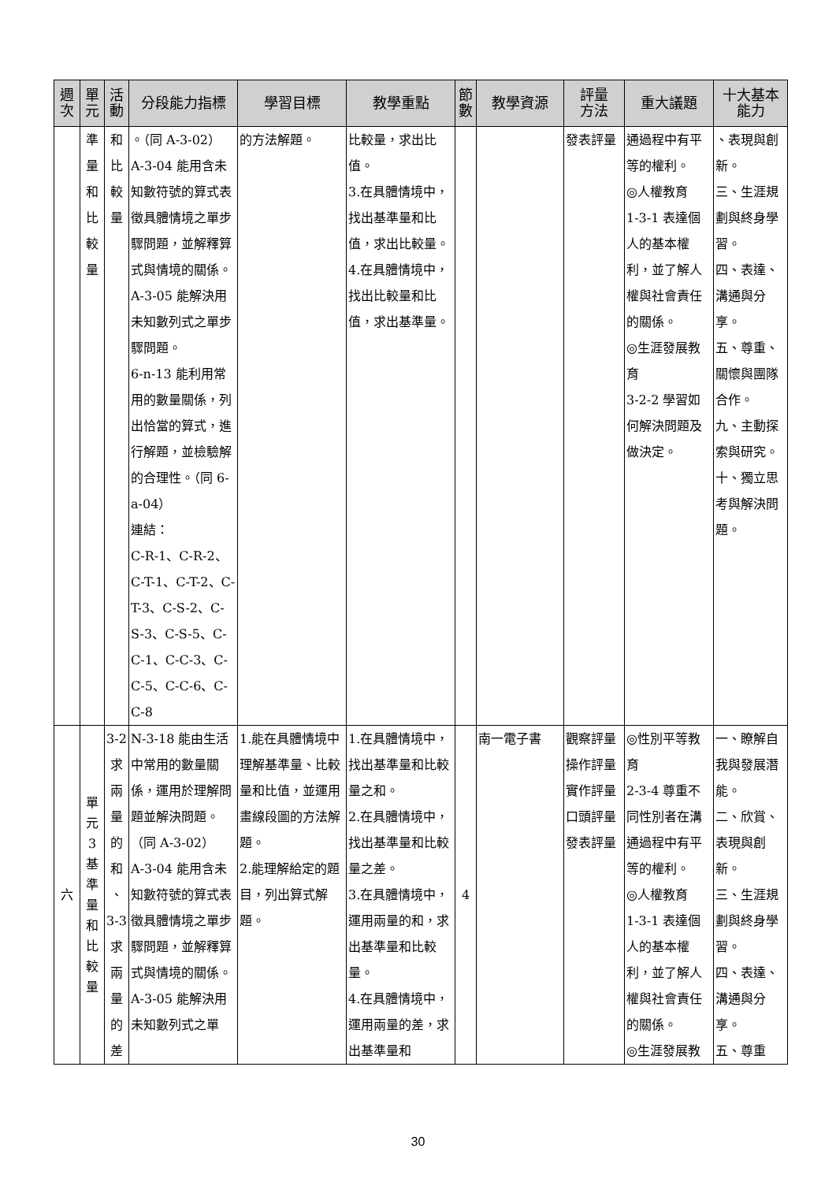| 週 次 | 單 元 | 活 動 | 分段能力指標 | 學習目標 | 教學重點 | 節 數 | 教學資源 | 評量 方法 | 重大議題 | 十大基本 能力 |
| --- | --- | --- | --- | --- | --- | --- | --- | --- | --- | --- |
| | 準 量 和 比 較 量 | 和 比 較 量 | 。（同 A-3-02） A-3-04 能用含未知數符號的算式表徵具體情境之單步驟問題，並解釋算式與情境的關係。 A-3-05 能解決用未知數列式之單步驟問題。 6-n-13 能利用常用的數量關係，列出恰當的算式，進行解題，並檢驗解的合理性。（同 6-a-04） 連結： C-R-1、C-R-2、C-T-1、C-T-2、C-T-3、C-S-2、C-S-3、C-S-5、C-C-1、C-C-3、C-C-5、C-C-6、C-C-8 | 的方法解題。 | 比較量，求出比值。 3.在具體情境中，找出基準量和比值，求出比較量。 4.在具體情境中，找出比較量和比值，求出基準量。 | | | 發表評量 | 通過程中有平等的權利。 ◎人權教育 1-3-1 表達個人的基本權利，並了解人權與社會責任的關係。 ◎生涯發展教育 3-2-2 學習如何解決問題及做決定。 | 、表現與創新。 三、生涯規劃與終身學習。 四、表達、溝通與分享。 五、尊重、關懷與團隊合作。 九、主動探索與研究。 十、獨立思考與解決問題。 |
| 六 | 單 元 3 基 準 量 和 比 較 量 | 3-2 求 兩 量 的 和 、 3-3 求 兩 量 的 差 | N-3-18 能由生活中常用的數量關係，運用於理解問題並解決問題。（同 A-3-02） A-3-04 能用含未知數符號的算式表徵具體情境之單步驟問題，並解釋算式與情境的關係。 A-3-05 能解決用未知數列式之單 | 1.能在具體情境中理解基準量、比較量和比值，並運用畫線段圖的方法解題。 2.能理解給定的題目，列出算式解題。 | 1.在具體情境中，找出基準量和比較量之和。 2.在具體情境中，找出基準量和比較量之差。 3.在具體情境中，運用兩量的和，求出基準量和比較量。 4.在具體情境中，運用兩量的差，求出基準量和 | 4 | 南一電子書 | 觀察評量 操作評量 實作評量 口頭評量 發表評量 | ◎性別平等教育 2-3-4 尊重不同性別者在溝通過程中有平等的權利。 ◎人權教育 1-3-1 表達個人的基本權利，並了解人權與社會責任的關係。 ◎生涯發展教 | 一、瞭解自我與發展潛能。 二、欣賞、表現與創新。 三、生涯規劃與終身學習。 四、表達、溝通與分享。 五、尊重 |
30